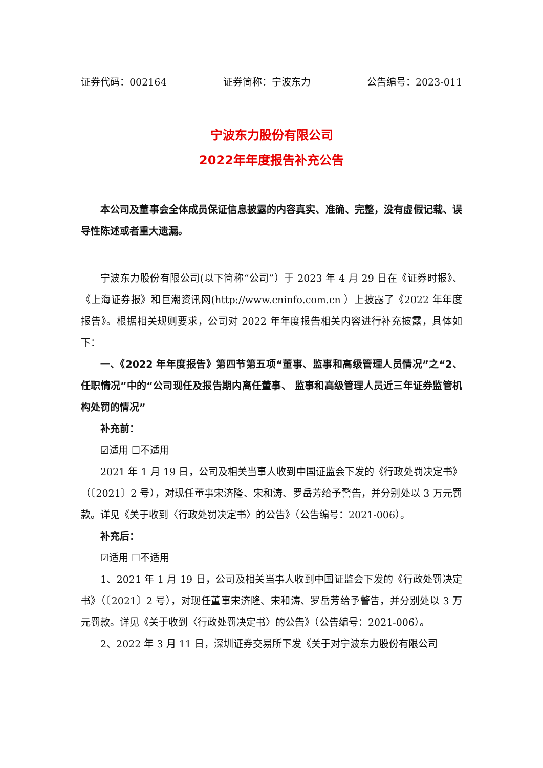证券代码：002164 证券简称：宁波东力 公告编号：2023-011
宁波东力股份有限公司
2022年年度报告补充公告
本公司及董事会全体成员保证信息披露的内容真实、准确、完整，没有虚假记载、误导性陈述或者重大遗漏。
宁波东力股份有限公司(以下简称“公司”）于 2023 年 4 月 29 日在《证券时报》、《上海证券报》和巨潮资讯网(http://www.cninfo.com.cn ）上披露了《2022 年年度报告》。根据相关规则要求，公司对 2022 年年度报告相关内容进行补充披露，具体如下：
一、《2022 年年度报告》第四节第五项“董事、监事和高级管理人员情况”之“2、任职情况”中的“公司现任及报告期内离任董事、 监事和高级管理人员近三年证券监管机构处罚的情况”
补充前：
☑适用 ☐不适用
2021 年 1 月 19 日，公司及相关当事人收到中国证监会下发的《行政处罚决定书》（〔2021〕2 号），对现任董事宋济隆、宋和涛、罗岳芳给予警告，并分别处以 3 万元罚款。详见《关于收到〈行政处罚决定书〉的公告》（公告编号：2021-006）。
补充后：
☑适用 ☐不适用
1、2021 年 1 月 19 日，公司及相关当事人收到中国证监会下发的《行政处罚决定书》（〔2021〕2 号），对现任董事宋济隆、宋和涛、罗岳芳给予警告，并分别处以 3 万元罚款。详见《关于收到〈行政处罚决定书〉的公告》（公告编号：2021-006）。
2、2022 年 3 月 11 日，深圳证券交易所下发《关于对宁波东力股份有限公司